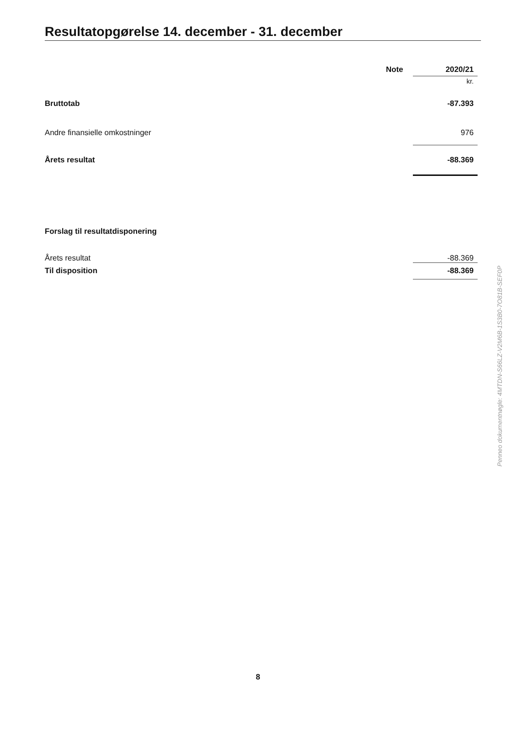Resultatopgørelse 14. december - 31. december
| | Note | 2020/21 |
| | | kr. |
| Bruttotab | | -87.393 |
| Andre finansielle omkostninger | | 976 |
| Årets resultat | | -88.369 |
| Forslag til resultatdisponering | | |
| Årets resultat | | -88.369 |
| Til disposition | | -88.369 |
Penneo dokumentnøgle: 4MTDN-S66LZ-V2M6B-1S3B0-7O81B-SEF0P
8